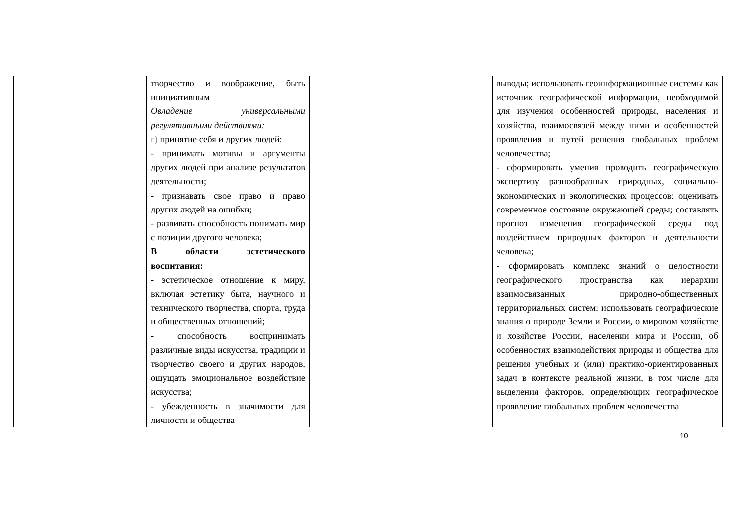| | творчество и воображение, быть инициативным Овладение универсальными регулятивными действиями: г) принятие себя и других людей: - принимать мотивы и аргументы других людей при анализе результатов деятельности; - признавать свое право и право других людей на ошибки; - развивать способность понимать мир с позиции другого человека; В области эстетического воспитания: - эстетическое отношение к миру, включая эстетику быта, научного и технического творчества, спорта, труда и общественных отношений; - способность воспринимать различные виды искусства, традиции и творчество своего и других народов, ощущать эмоциональное воздействие искусства; - убежденность в значимости для личности и общества | | выводы; использовать геоинформационные системы как источник географической информации, необходимой для изучения особенностей природы, населения и хозяйства, взаимосвязей между ними и особенностей проявления и путей решения глобальных проблем человечества; - сформировать умения проводить географическую экспертизу разнообразных природных, социально-экономических и экологических процессов: оценивать современное состояние окружающей среды; составлять прогноз изменения географической среды под воздействием природных факторов и деятельности человека; - сформировать комплекс знаний о целостности географического пространства как иерархии взаимосвязанных природно-общественных территориальных систем: использовать географические знания о природе Земли и России, о мировом хозяйстве и хозяйстве России, населении мира и России, об особенностях взаимодействия природы и общества для решения учебных и (или) практико-ориентированных задач в контексте реальной жизни, в том числе для выделения факторов, определяющих географическое проявление глобальных проблем человечества |
10